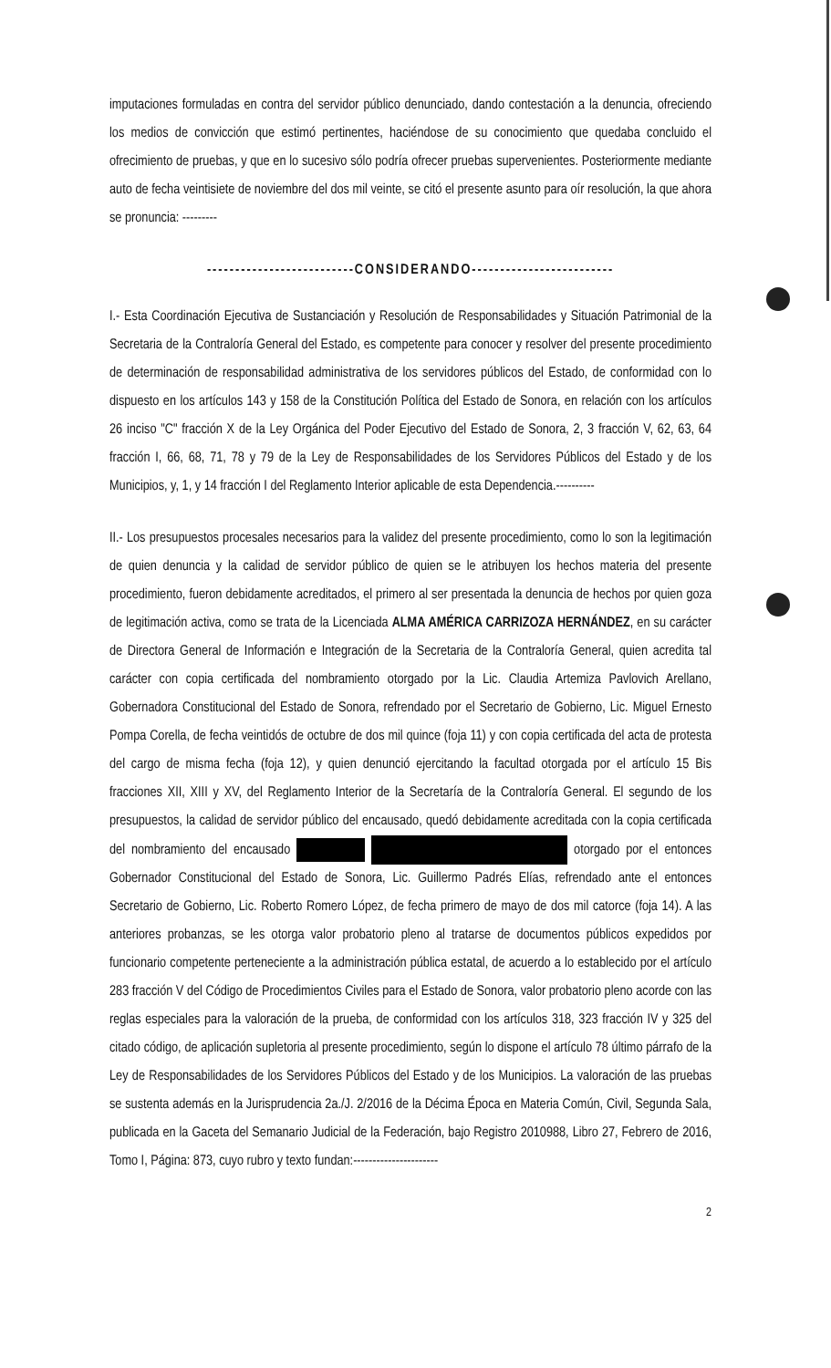imputaciones formuladas en contra del servidor público denunciado, dando contestación a la denuncia, ofreciendo los medios de convicción que estimó pertinentes, haciéndose de su conocimiento que quedaba concluido el ofrecimiento de pruebas, y que en lo sucesivo sólo podría ofrecer pruebas supervenientes. Posteriormente mediante auto de fecha veintisiete de noviembre del dos mil veinte, se citó el presente asunto para oír resolución, la que ahora se pronuncia: ---------
--------------------------CONSIDERANDO-------------------------
I.- Esta Coordinación Ejecutiva de Sustanciación y Resolución de Responsabilidades y Situación Patrimonial de la Secretaria de la Contraloría General del Estado, es competente para conocer y resolver del presente procedimiento de determinación de responsabilidad administrativa de los servidores públicos del Estado, de conformidad con lo dispuesto en los artículos 143 y 158 de la Constitución Política del Estado de Sonora, en relación con los artículos 26 inciso "C" fracción X de la Ley Orgánica del Poder Ejecutivo del Estado de Sonora, 2, 3 fracción V, 62, 63, 64 fracción I, 66, 68, 71, 78 y 79 de la Ley de Responsabilidades de los Servidores Públicos del Estado y de los Municipios, y, 1, y 14 fracción I del Reglamento Interior aplicable de esta Dependencia.----------
II.- Los presupuestos procesales necesarios para la validez del presente procedimiento, como lo son la legitimación de quien denuncia y la calidad de servidor público de quien se le atribuyen los hechos materia del presente procedimiento, fueron debidamente acreditados, el primero al ser presentada la denuncia de hechos por quien goza de legitimación activa, como se trata de la Licenciada ALMA AMÉRICA CARRIZOZA HERNÁNDEZ, en su carácter de Directora General de Información e Integración de la Secretaria de la Contraloría General, quien acredita tal carácter con copia certificada del nombramiento otorgado por la Lic. Claudia Artemiza Pavlovich Arellano, Gobernadora Constitucional del Estado de Sonora, refrendado por el Secretario de Gobierno, Lic. Miguel Ernesto Pompa Corella, de fecha veintidós de octubre de dos mil quince (foja 11) y con copia certificada del acta de protesta del cargo de misma fecha (foja 12), y quien denunció ejercitando la facultad otorgada por el artículo 15 Bis fracciones XII, XIII y XV, del Reglamento Interior de la Secretaría de la Contraloría General. El segundo de los presupuestos, la calidad de servidor público del encausado, quedó debidamente acreditada con la copia certificada del nombramiento del encausado otorgado por el entonces Gobernador Constitucional del Estado de Sonora, Lic. Guillermo Padrés Elías, refrendado ante el entonces Secretario de Gobierno, Lic. Roberto Romero López, de fecha primero de mayo de dos mil catorce (foja 14). A las anteriores probanzas, se les otorga valor probatorio pleno al tratarse de documentos públicos expedidos por funcionario competente perteneciente a la administración pública estatal, de acuerdo a lo establecido por el artículo 283 fracción V del Código de Procedimientos Civiles para el Estado de Sonora, valor probatorio pleno acorde con las reglas especiales para la valoración de la prueba, de conformidad con los artículos 318, 323 fracción IV y 325 del citado código, de aplicación supletoria al presente procedimiento, según lo dispone el artículo 78 último párrafo de la Ley de Responsabilidades de los Servidores Públicos del Estado y de los Municipios. La valoración de las pruebas se sustenta además en la Jurisprudencia 2a./J. 2/2016 de la Décima Época en Materia Común, Civil, Segunda Sala, publicada en la Gaceta del Semanario Judicial de la Federación, bajo Registro 2010988, Libro 27, Febrero de 2016, Tomo I, Página: 873, cuyo rubro y texto fundan:----------------------
2